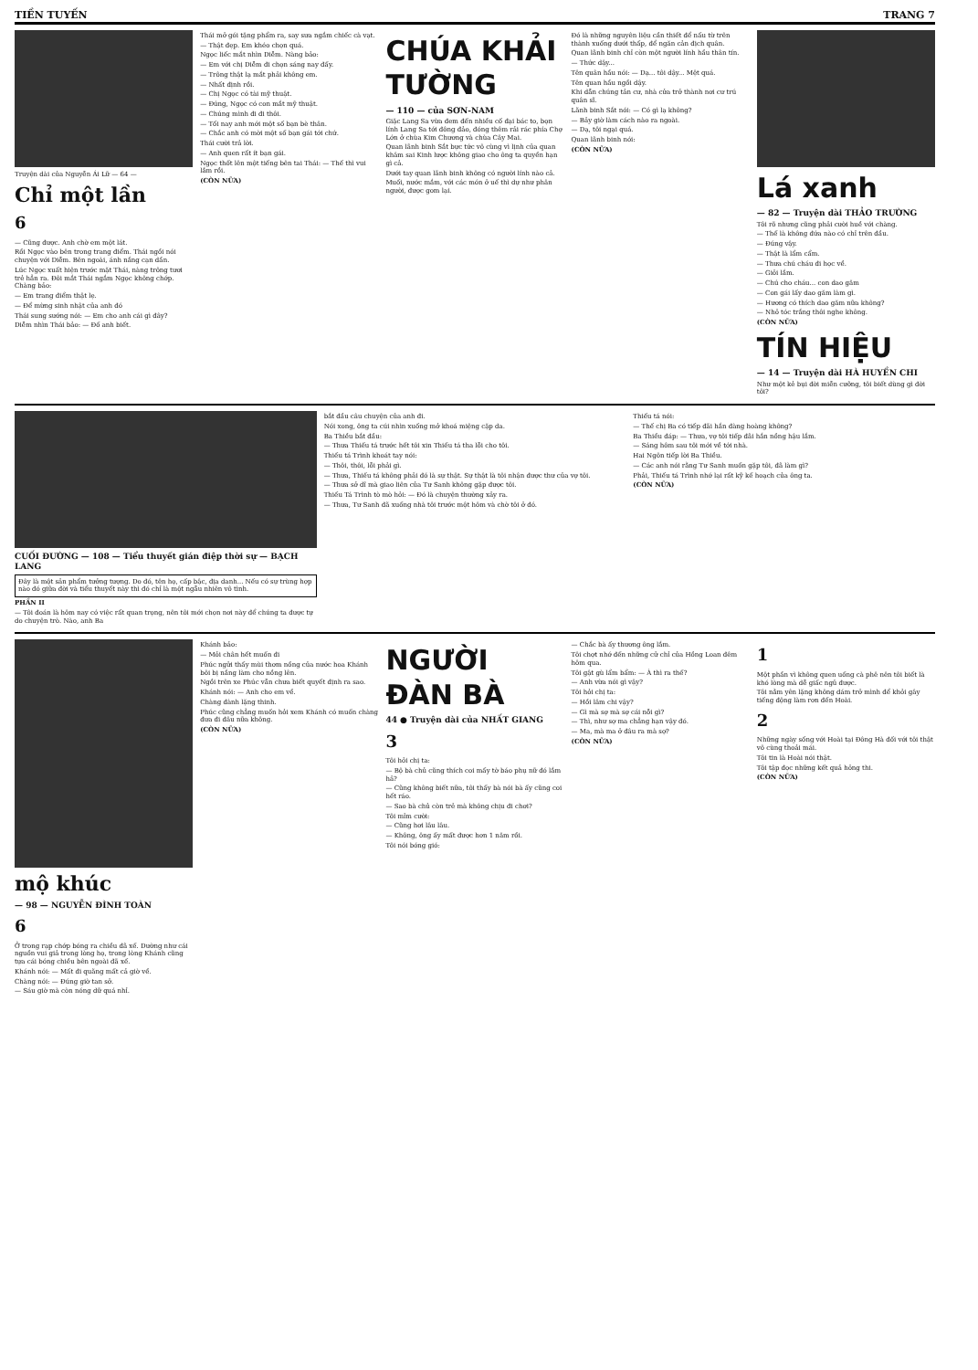TIỀN TUYẾN TRANG 7
Truyện dài của Nguyễn Ái Lữ — 64 —
Chỉ một lần
6
— Cũng được. Anh chờ em một lát.
Rồi Ngọc vào bên trong trang điểm. Thái ngồi nói chuyện với Diễm. Bên ngoài, ánh nắng cạn dần.
Lúc Ngọc xuất hiện trước mặt Thái, nàng trông tươi trẻ hẳn ra. Đôi mắt Thái ngắm Ngọc không chớp. Chàng bảo:
— Em trang điểm thật lẹ.
— Để mừng sinh nhật của anh đó
Thái sung sướng nói: — Em cho anh cái gì đây?
Diễm nhìn Thái bảo: — Đố anh biết.
Thái mở gói tặng phẩm ra, say sưa ngắm chiếc cà vạt.
— Thật đẹp. Em khéo chọn quá.
Ngọc liếc mắt nhìn Diễm. Nàng bảo:
— Em với chị Diễm đi chọn sáng nay đấy.
— Trông thật lạ mắt phải không em.
— Nhất định rồi.
— Chị Ngọc có tài mỹ thuật.
— Đúng, Ngọc có con mắt mỹ thuật.
— Chúng mình đi đi thôi.
— Tối nay anh mới một số bạn bè thân.
— Chắc anh có mời một số bạn gái tới chứ.
Thái cười trả lời.
— Anh quen rất ít bạn gái.
Ngọc thốt lên một tiếng bên tai Thái: — Thế thì vui lắm rồi.
(CÒN NỮA)
CHÚA KHẢI TƯỜNG
— 110 — của SƠN-NAM
Giặc Lang Sa vừa đem đến nhiều cố đại bác to, bọn lính Lang Sa tới đông đảo, đóng thêm rải rác phía Chợ Lớn ở chùa Kim Chương và chùa Cây Mai.
Quan lãnh binh Sắt bực tức vô cùng vì lịnh của quan khâm sai Kinh lược không giao cho ông ta quyền hạn gì cả.
Dưới tay quan lãnh binh không có người lính nào cả.
Muối, nước mắm, với các món ở uế thì dự như phân người, được gom lại.
Đó là những nguyên liệu cần thiết để nấu từ trên thành xuống dưới thấp, để ngăn cản địch quân.
Quan lãnh binh chỉ còn một người lính hầu thân tín.
— Thức dậy...
Tên quân hầu nói: — Dạ... tôi dậy... Mệt quá.
Tên quan hầu ngồi dậy.
Khi dẫn chúng tản cư, nhà cửa trở thành nơi cư trú quân sĩ.
Lãnh binh Sắt nói: — Có gì lạ không?
— Bảy giờ làm cách nào ra ngoài.
— Dạ, tôi ngại quá.
Quan lãnh binh nói:
(CÒN NỮA)
Lá xanh
— 82 — Truyện dài THẢO TRƯỜNG
Tôi rõ nhưng cũng phải cười huề với chàng.
— Thế là không đứa nào có chỉ trên đầu.
— Đúng vậy.
— Thật là lẩm cẩm.
— Thưa chú cháu đi học về.
— Giỏi lắm.
— Chú cho cháu... con dao găm
— Con gái lấy dao găm làm gì.
— Hương có thích dao găm nữa không?
— Nhỏ tóc trắng thôi nghe không.
(CÒN NỮA)
TÍN HIỆU
— 14 — Truyện dài HÀ HUYỀN CHI
Như một kẻ bụi đời miễn cưỡng, tôi biết dùng gì đời tôi?
CUỐI ĐƯỜNG — 108 — Tiểu thuyết gián điệp thời sự — BẠCH LANG
Đây là một sản phẩm tưởng tượng. Do đó, tên họ, cấp bậc, địa danh... Nếu có sự trùng hợp nào đó giữa đời và tiểu thuyết này thì đó chỉ là một ngẫu nhiên vô tình.
PHẦN II
— Tôi đoán là hôm nay có việc rất quan trọng, nên tôi mới chọn nơi này để chúng ta được tự do chuyện trò. Nào, anh Ba
bắt đầu câu chuyện của anh đi.
Nói xong, ông ta cúi nhìn xuống mở khoá miệng cặp da.
Ba Thiều bắt đầu:
— Thưa Thiếu tá trước hết tôi xin Thiếu tá tha lỗi cho tôi.
Thiếu tá Trình khoát tay nói:
— Thôi, thôi, lỗi phải gì.
— Thưa, Thiếu tá không phải đó là sự thật. Sự thật là tôi nhận được thư của vợ tôi.
— Thưa sở dĩ mà giao liên của Tư Sanh không gặp được tôi.
Thiếu Tá Trình tò mò hỏi: — Đó là chuyện thường xảy ra.
— Thưa, Tư Sanh đã xuống nhà tôi trước một hôm và chờ tôi ở đó.
Thiếu tá nói:
— Thế chị Ba có tiếp đãi hắn đàng hoàng không?
Ba Thiều đáp: — Thưa, vợ tôi tiếp đãi hắn nồng hậu lắm.
— Sáng hôm sau tôi mới về tới nhà.
Hai Ngôn tiếp lời Ba Thiều.
— Các anh nói rằng Tư Sanh muốn gặp tôi, đã làm gì?
Phải, Thiếu tá Trình nhớ lại rất kỹ kế hoạch của ông ta.
(CÒN NỮA)
mộ khúc
— 98 — NGUYỄN ĐÌNH TOÀN
6
Ở trong rạp chớp bóng ra chiều đã xế. Dường như cái nguồn vui giả trong lòng họ, trong lòng Khánh cũng tựa cái bóng chiều bên ngoài đã xế.
Khánh nói: — Mất đi quãng mất cả giờ về.
Chàng nói: — Đúng giờ tan sở.
— Sáu giờ mà còn nóng dữ quá nhỉ.
Khánh bảo:
— Mỏi chân hết muốn đi
Phúc ngửi thấy mùi thơm nồng của nước hoa Khánh bôi bị nắng làm cho nồng lên.
Ngồi trên xe Phúc vẫn chưa biết quyết định ra sao.
Khánh nói: — Anh cho em về.
Chàng đành lặng thinh.
Phúc cũng chẳng muốn hỏi xem Khánh có muốn chàng đưa đi đâu nữa không.
(CÒN NỮA)
NGƯỜI ĐÀN BÀ
44 ● Truyện dài của NHẤT GIANG
3
Tôi hỏi chị ta:
— Bộ bà chủ cũng thích coi mấy tờ báo phụ nữ đó lắm hả?
— Cũng không biết nữa, tôi thấy bà nói bà ấy cũng coi hết ráo.
— Sao bà chủ còn trẻ mà không chịu đi chơi?
Tôi mỉm cười:
— Cũng hơi lâu lâu.
— Không, ông ấy mất được hơn 1 năm rồi.
Tôi nói bóng gió:
— Chắc bà ấy thương ông lắm.
Tôi chợt nhớ đến những cử chỉ của Hồng Loan đêm hôm qua.
Tôi gật gù lẩm bẩm: — À thì ra thế?
— Anh vừa nói gì vậy?
Tôi hỏi chị ta:
— Hồi lâm chi vậy?
— Gì mà sợ mà sợ cái nỗi gì?
— Thì, như sợ ma chẳng hạn vậy đó.
— Ma, mà ma ở đâu ra mà sợ?
(CÒN NỮA)
1
Một phần vì không quen uống cà phê nên tôi biết là khó lòng mà dễ giấc ngủ được.
Tôi nằm yên lặng không dám trở mình để khỏi gây tiếng động làm rơn đến Hoài.
2
Những ngày sống với Hoài tại Đông Hà đối với tôi thật vô cùng thoải mái.
Tôi tin là Hoài nói thật.
Tôi tập đọc những kết quả hỏng thi.
(CÒN NỮA)